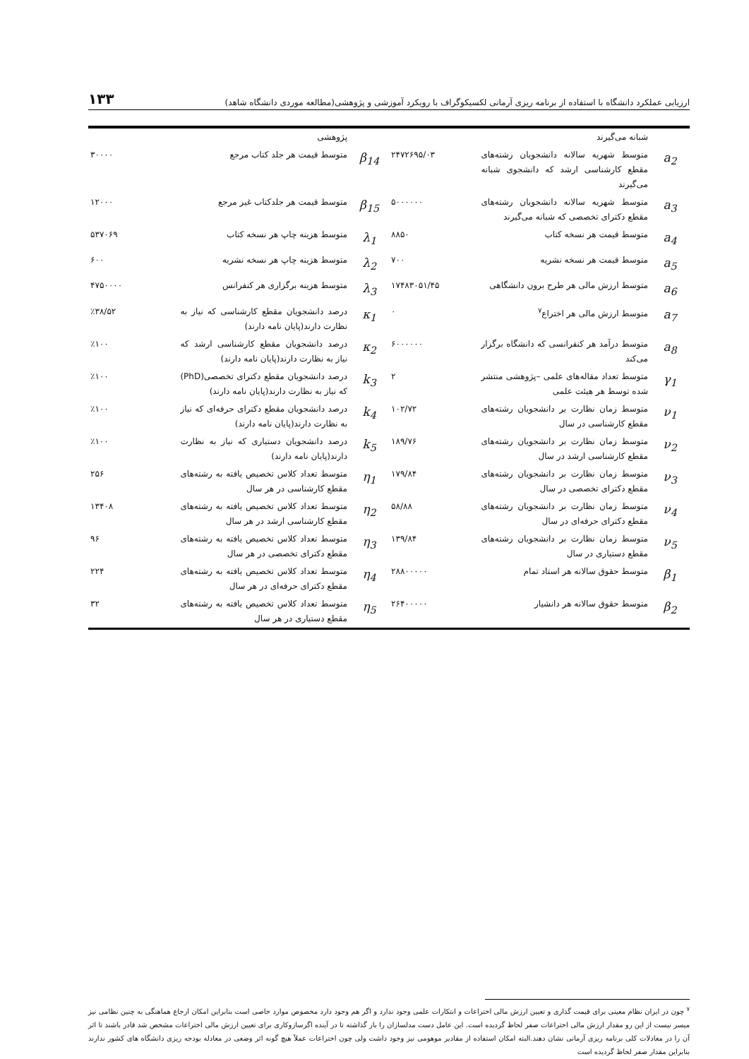ارزیابی عملکرد دانشگاه با استفاده از برنامه ریزی آرمانی لکسیکوگراف با رویکرد آموزشی و پژوهشی(مطالعه موردی دانشگاه شاهد) ۱۳۳
| | شبانه می‌گیرند | | | پژوهشی | |
| a<sub>2</sub> | متوسط شهریه سالانه دانشجویان رشته‌های مقطع کارشناسی ارشد که دانشجوی شبانه می‌گیرند | ۲۴۷۲۶۹۵/۰۳ | β<sub>14</sub> | متوسط قیمت هر جلد کتاب مرجع | ۳۰۰۰۰ |
| a<sub>3</sub> | متوسط شهریه سالانه دانشجویان رشته‌های مقطع دکترای تخصصی که شبانه می‌گیرند | ۵۰۰۰۰۰۰ | β<sub>15</sub> | متوسط قیمت هر جلدکتاب غیر مرجع | ۱۲۰۰۰ |
| a<sub>4</sub> | متوسط قیمت هر نسخه کتاب | ۸۸۵۰ | λ<sub>1</sub> | متوسط هزینه چاپ هر نسخه کتاب | ۵۳۷۰۶۹ |
| a<sub>5</sub> | متوسط قیمت هر نسخه نشریه | ۷۰۰ | λ<sub>2</sub> | متوسط هزینه چاپ هر نسخه نشریه | ۶۰۰ |
| a<sub>6</sub> | متوسط ارزش مالی هر طرح برون دانشگاهی | ۱۷۴۸۳۰۵۱/۴۵ | λ<sub>3</sub> | متوسط هزینه برگزاری هر کنفرانس | ۴۷۵۰۰۰۰ |
| a<sub>7</sub> | متوسط ارزش مالی هر اختراع<sup>۷</sup> | ۰ | κ<sub>1</sub> | درصد دانشجویان مقطع کارشناسی که نیاز به نظارت دارند(پایان نامه دارند) | ٪۳۸/۵۲ |
| a<sub>8</sub> | متوسط درآمد هر کنفرانسی که دانشگاه برگزار می‌کند | ۶۰۰۰۰۰۰ | κ<sub>2</sub> | درصد دانشجویان مقطع کارشناسی ارشد که نیاز به نظارت دارند(پایان نامه دارند) | ٪۱۰۰ |
| γ<sub>1</sub> | متوسط تعداد مقاله‌های علمی –پژوهشی منتشر شده توسط هر هیئت علمی | ۲ | k<sub>3</sub> | درصد دانشجویان مقطع دکترای تخصصی(PhD) که نیاز به نظارت دارند(پایان نامه دارند) | ٪۱۰۰ |
| ν<sub>1</sub> | متوسط زمان نظارت بر دانشجویان رشته‌های مقطع کارشناسی در سال | ۱۰۲/۷۲ | k<sub>4</sub> | درصد دانشجویان مقطع دکترای حرفه‌ای که نیاز به نظارت دارند(پایان نامه دارند) | ٪۱۰۰ |
| ν<sub>2</sub> | متوسط زمان نظارت بر دانشجویان رشته‌های مقطع کارشناسی ارشد در سال | ۱۸۹/۷۶ | k<sub>5</sub> | درصد دانشجویان دستیاری که نیاز به نظارت دارند(پایان نامه دارند) | ٪۱۰۰ |
| ν<sub>3</sub> | متوسط زمان نظارت بر دانشجویان رشته‌های مقطع دکترای تخصصی در سال | ۱۷۹/۸۴ | η<sub>1</sub> | متوسط تعداد کلاس تخصیص یافته به رشته‌های مقطع کارشناسی در هر سال | ۲۵۶ |
| ν<sub>4</sub> | متوسط زمان نظارت بر دانشجویان رشته‌های مقطع دکترای حرفه‌ای در سال | ۵۸/۸۸ | η<sub>2</sub> | متوسط تعداد کلاس تخصیص یافته به رشته‌های مقطع کارشناسی ارشد در هر سال | ۱۳۴۰۸ |
| ν<sub>5</sub> | متوسط زمان نظارت بر دانشجویان رشته‌های مقطع دستیاری در سال | ۱۳۹/۸۴ | η<sub>3</sub> | متوسط تعداد کلاس تخصیص یافته به رشته‌های مقطع دکترای تخصصی در هر سال | ۹۶ |
| β<sub>1</sub> | متوسط حقوق سالانه هر استاد تمام | ۲۸۸۰۰۰۰۰ | η<sub>4</sub> | متوسط تعداد کلاس تخصیص یافته به رشته‌های مقطع دکترای حرفه‌ای در هر سال | ۲۲۴ |
| β<sub>2</sub> | متوسط حقوق سالانه هر دانشیار | ۲۶۴۰۰۰۰۰ | η<sub>5</sub> | متوسط تعداد کلاس تخصیص یافته به رشته‌های مقطع دستیاری در هر سال | ۳۲ |
<sup>۷</sup> چون در ایران نظام معینی برای قیمت گذاری و تعیین ارزش مالی اختراعات و ابتکارات علمی وجود ندارد و اگر هم وجود دارد مخصوص موارد خاصی است بنابراین امکان ارجاع هماهنگی به چنین نظامی نیز میسر نیست از این رو مقدار ارزش مالی اختراعات صفر لحاظ گردیده است. این عامل دست مدلسازان را باز گذاشته تا در آینده اگرسازوکاری برای تعیین ارزش مالی اختراعات مشخص شد قادر باشند تا اثر آن را در معادلات کلی برنامه ریزی آرمانی نشان دهند.البته امکان استفاده از مقادیر موهومی نیز وجود داشت ولی چون اختراعات عملاً هیچ گونه اثر وضعی در معادله بودجه ریزی دانشگاه های کشور ندارند بنابراین مقدار صفر لحاظ گردیده است